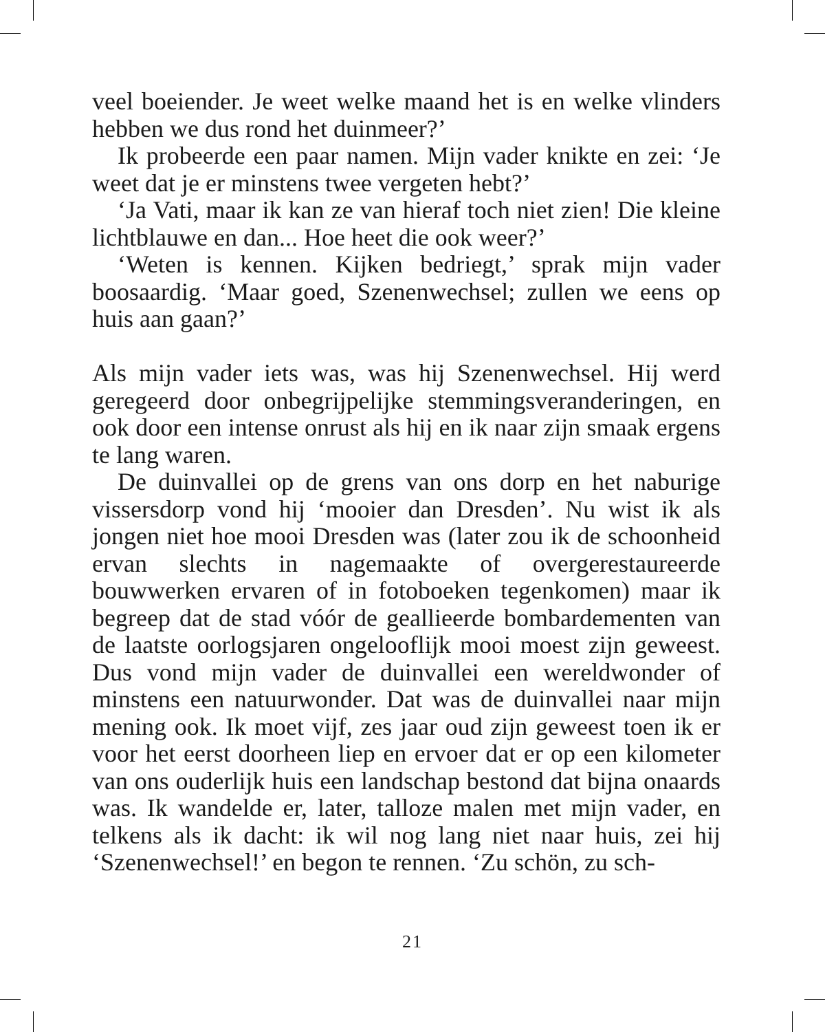veel boeiender. Je weet welke maand het is en welke vlinders hebben we dus rond het duinmeer?’
Ik probeerde een paar namen. Mijn vader knikte en zei: ‘Je weet dat je er minstens twee vergeten hebt?’
‘Ja Vati, maar ik kan ze van hieraf toch niet zien! Die kleine lichtblauwe en dan... Hoe heet die ook weer?’
‘Weten is kennen. Kijken bedriegt,’ sprak mijn vader boosaardig. ‘Maar goed, Szenenwechsel; zullen we eens op huis aan gaan?’
Als mijn vader iets was, was hij Szenenwechsel. Hij werd geregeerd door onbegrijpelijke stemmingsveranderingen, en ook door een intense onrust als hij en ik naar zijn smaak ergens te lang waren.
De duinvallei op de grens van ons dorp en het naburige vissersdorp vond hij ‘mooier dan Dresden’. Nu wist ik als jongen niet hoe mooi Dresden was (later zou ik de schoonheid ervan slechts in nagemaakte of overgerestaureerde bouwwerken ervaren of in fotoboeken tegenkomen) maar ik begreep dat de stad vóór de geallieerde bombardementen van de laatste oorlogsjaren ongelooflijk mooi moest zijn geweest. Dus vond mijn vader de duinvallei een wereldwonder of minstens een natuurwonder. Dat was de duinvallei naar mijn mening ook. Ik moet vijf, zes jaar oud zijn geweest toen ik er voor het eerst doorheen liep en ervoer dat er op een kilometer van ons ouderlijk huis een landschap bestond dat bijna onaards was. Ik wandelde er, later, talloze malen met mijn vader, en telkens als ik dacht: ik wil nog lang niet naar huis, zei hij ‘Szenenwechsel!’ en begon te rennen. ‘Zu schön, zu sch-
21